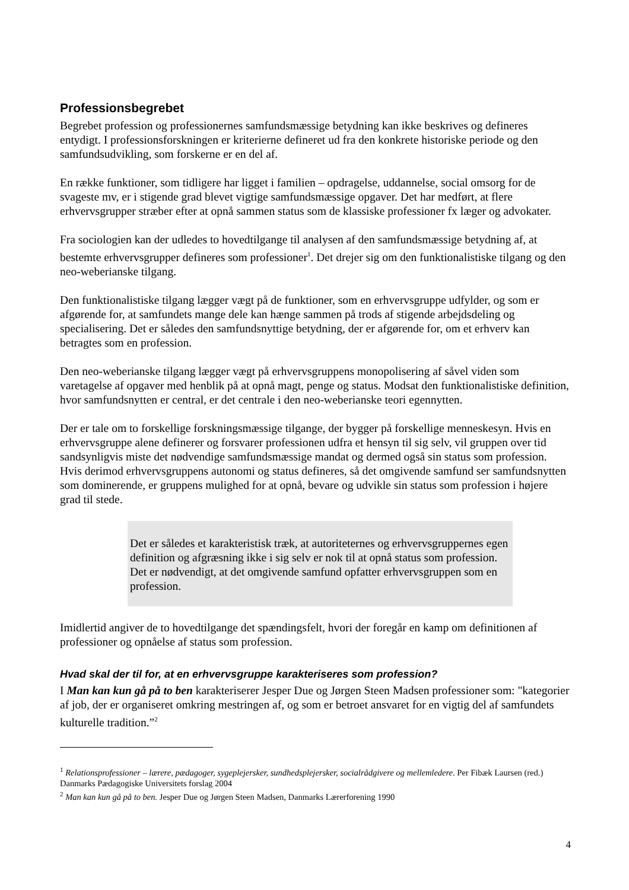Professionsbegrebet
Begrebet profession og professionernes samfundsmæssige betydning kan ikke beskrives og defineres entydigt. I professionsforskningen er kriterierne defineret ud fra den konkrete historiske periode og den samfundsudvikling, som forskerne er en del af.
En række funktioner, som tidligere har ligget i familien – opdragelse, uddannelse, social omsorg for de svageste mv, er i stigende grad blevet vigtige samfundsmæssige opgaver. Det har medført, at flere erhvervsgrupper stræber efter at opnå sammen status som de klassiske professioner fx læger og advokater.
Fra sociologien kan der udledes to hovedtilgange til analysen af den samfundsmæssige betydning af, at bestemte erhvervsgrupper defineres som professioner<sup>1</sup>. Det drejer sig om den funktionalistiske tilgang og den neo-weberianske tilgang.
Den funktionalistiske tilgang lægger vægt på de funktioner, som en erhvervsgruppe udfylder, og som er afgørende for, at samfundets mange dele kan hænge sammen på trods af stigende arbejdsdeling og specialisering. Det er således den samfundsnyttige betydning, der er afgørende for, om et erhverv kan betragtes som en profession.
Den neo-weberianske tilgang lægger vægt på erhvervsgruppens monopolisering af såvel viden som varetagelse af opgaver med henblik på at opnå magt, penge og status. Modsat den funktionalistiske definition, hvor samfundsnytten er central, er det centrale i den neo-weberianske teori egennytten.
Der er tale om to forskellige forskningsmæssige tilgange, der bygger på forskellige menneskesyn. Hvis en erhvervsgruppe alene definerer og forsvarer professionen udfra et hensyn til sig selv, vil gruppen over tid sandsynligvis miste det nødvendige samfundsmæssige mandat og dermed også sin status som profession. Hvis derimod erhvervsgruppens autonomi og status defineres, så det omgivende samfund ser samfundsnytten som dominerende, er gruppens mulighed for at opnå, bevare og udvikle sin status som profession i højere grad til stede.
Det er således et karakteristisk træk, at autoriteternes og erhvervsgruppernes egen definition og afgræsning ikke i sig selv er nok til at opnå status som profession. Det er nødvendigt, at det omgivende samfund opfatter erhvervsgruppen som en profession.
Imidlertid angiver de to hovedtilgange det spændingsfelt, hvori der foregår en kamp om definitionen af professioner og opnåelse af status som profession.
Hvad skal der til for, at en erhvervsgruppe karakteriseres som profession?
I Man kan kun gå på to ben karakteriserer Jesper Due og Jørgen Steen Madsen professioner som: "kategorier af job, der er organiseret omkring mestringen af, og som er betroet ansvaret for en vigtig del af samfundets kulturelle tradition.”<sup>2</sup>
<sup>1</sup> Relationsprofessioner – lærere, pædagoger, sygeplejersker, sundhedsplejersker, socialrådgivere og mellemledere. Per Fibæk Laursen (red.) Danmarks Pædagogiske Universitets forslag 2004
<sup>2</sup> Man kan kun gå på to ben. Jesper Due og Jørgen Steen Madsen, Danmarks Lærerforening 1990
4